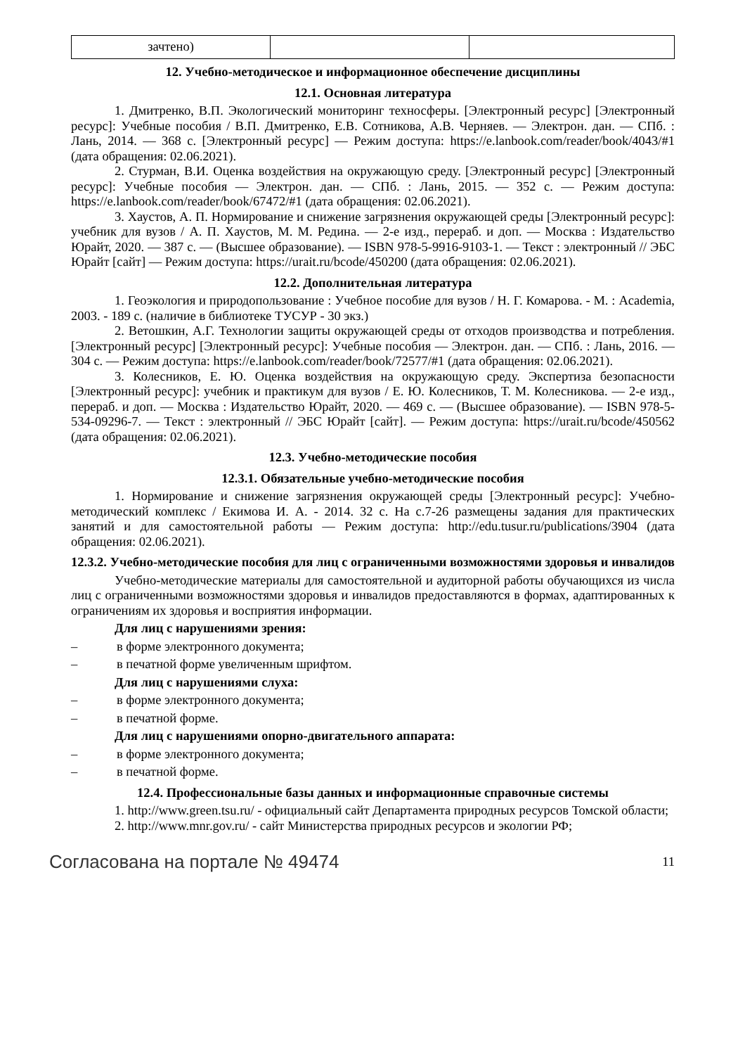| зачтено) | | |
12. Учебно-методическое и информационное обеспечение дисциплины
12.1. Основная литература
1. Дмитренко, В.П. Экологический мониторинг техносферы. [Электронный ресурс] [Электронный ресурс]: Учебные пособия / В.П. Дмитренко, Е.В. Сотникова, А.В. Черняев. — Электрон. дан. — СПб. : Лань, 2014. — 368 с. [Электронный ресурс] — Режим доступа: https://e.lanbook.com/reader/book/4043/#1 (дата обращения: 02.06.2021).
2. Стурман, В.И. Оценка воздействия на окружающую среду. [Электронный ресурс] [Электронный ресурс]: Учебные пособия — Электрон. дан. — СПб. : Лань, 2015. — 352 с. — Режим доступа: https://e.lanbook.com/reader/book/67472/#1 (дата обращения: 02.06.2021).
3. Хаустов, А. П. Нормирование и снижение загрязнения окружающей среды [Электронный ресурс]: учебник для вузов / А. П. Хаустов, М. М. Редина. — 2-е изд., перераб. и доп. — Москва : Издательство Юрайт, 2020. — 387 с. — (Высшее образование). — ISBN 978-5-9916-9103-1. — Текст : электронный // ЭБС Юрайт [сайт] — Режим доступа: https://urait.ru/bcode/450200 (дата обращения: 02.06.2021).
12.2. Дополнительная литература
1. Геоэкология и природопользование : Учебное пособие для вузов / Н. Г. Комарова. - М. : Academia, 2003. - 189 с. (наличие в библиотеке ТУСУР - 30 экз.)
2. Ветошкин, А.Г. Технологии защиты окружающей среды от отходов производства и потребления. [Электронный ресурс] [Электронный ресурс]: Учебные пособия — Электрон. дан. — СПб. : Лань, 2016. — 304 с. — Режим доступа: https://e.lanbook.com/reader/book/72577/#1 (дата обращения: 02.06.2021).
3. Колесников, Е. Ю. Оценка воздействия на окружающую среду. Экспертиза безопасности [Электронный ресурс]: учебник и практикум для вузов / Е. Ю. Колесников, Т. М. Колесникова. — 2-е изд., перераб. и доп. — Москва : Издательство Юрайт, 2020. — 469 с. — (Высшее образование). — ISBN 978-5-534-09296-7. — Текст : электронный // ЭБС Юрайт [сайт]. — Режим доступа: https://urait.ru/bcode/450562 (дата обращения: 02.06.2021).
12.3. Учебно-методические пособия
12.3.1. Обязательные учебно-методические пособия
1. Нормирование и снижение загрязнения окружающей среды [Электронный ресурс]: Учебно-методический комплекс / Екимова И. А. - 2014. 32 с. На с.7-26 размещены задания для практических занятий и для самостоятельной работы — Режим доступа: http://edu.tusur.ru/publications/3904 (дата обращения: 02.06.2021).
12.3.2. Учебно-методические пособия для лиц с ограниченными возможностями здоровья и инвалидов
Учебно-методические материалы для самостоятельной и аудиторной работы обучающихся из числа лиц с ограниченными возможностями здоровья и инвалидов предоставляются в формах, адаптированных к ограничениям их здоровья и восприятия информации.
Для лиц с нарушениями зрения:
– в форме электронного документа;
– в печатной форме увеличенным шрифтом.
Для лиц с нарушениями слуха:
– в форме электронного документа;
– в печатной форме.
Для лиц с нарушениями опорно-двигательного аппарата:
– в форме электронного документа;
– в печатной форме.
12.4. Профессиональные базы данных и информационные справочные системы
1. http://www.green.tsu.ru/ - официальный сайт Департамента природных ресурсов Томской области;
2. http://www.mnr.gov.ru/ - сайт Министерства природных ресурсов и экологии РФ;
Согласована на портале № 49474 11